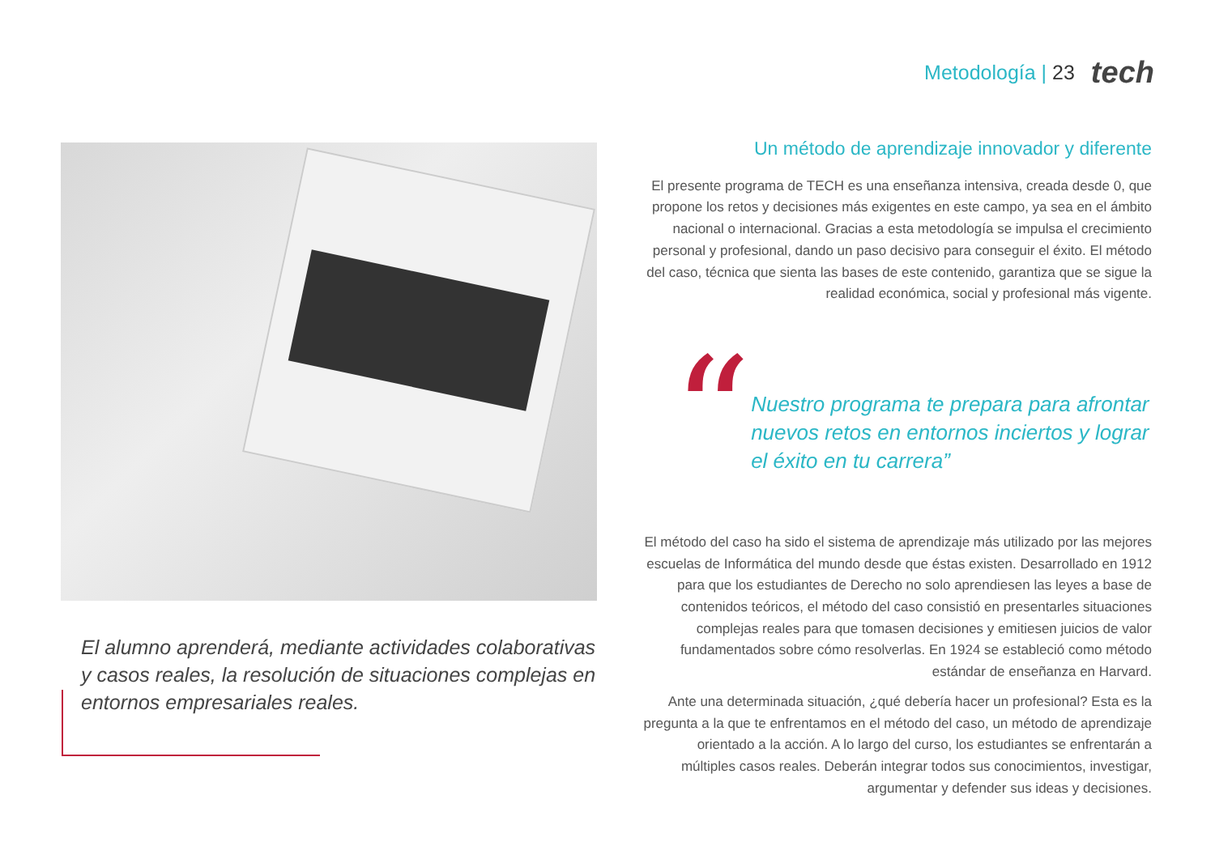Metodología | 23
tech
El alumno aprenderá, mediante actividades colaborativas y casos reales, la resolución de situaciones complejas en entornos empresariales reales.
Un método de aprendizaje innovador y diferente
El presente programa de TECH es una enseñanza intensiva, creada desde 0, que propone los retos y decisiones más exigentes en este campo, ya sea en el ámbito nacional o internacional. Gracias a esta metodología se impulsa el crecimiento personal y profesional, dando un paso decisivo para conseguir el éxito. El método del caso, técnica que sienta las bases de este contenido, garantiza que se sigue la realidad económica, social y profesional más vigente.
“
Nuestro programa te prepara para afrontar nuevos retos en entornos inciertos y lograr el éxito en tu carrera”
El método del caso ha sido el sistema de aprendizaje más utilizado por las mejores escuelas de Informática del mundo desde que éstas existen. Desarrollado en 1912 para que los estudiantes de Derecho no solo aprendiesen las leyes a base de contenidos teóricos, el método del caso consistió en presentarles situaciones complejas reales para que tomasen decisiones y emitiesen juicios de valor fundamentados sobre cómo resolverlas. En 1924 se estableció como método estándar de enseñanza en Harvard.
Ante una determinada situación, ¿qué debería hacer un profesional? Esta es la pregunta a la que te enfrentamos en el método del caso, un método de aprendizaje orientado a la acción. A lo largo del curso, los estudiantes se enfrentarán a múltiples casos reales. Deberán integrar todos sus conocimientos, investigar, argumentar y defender sus ideas y decisiones.